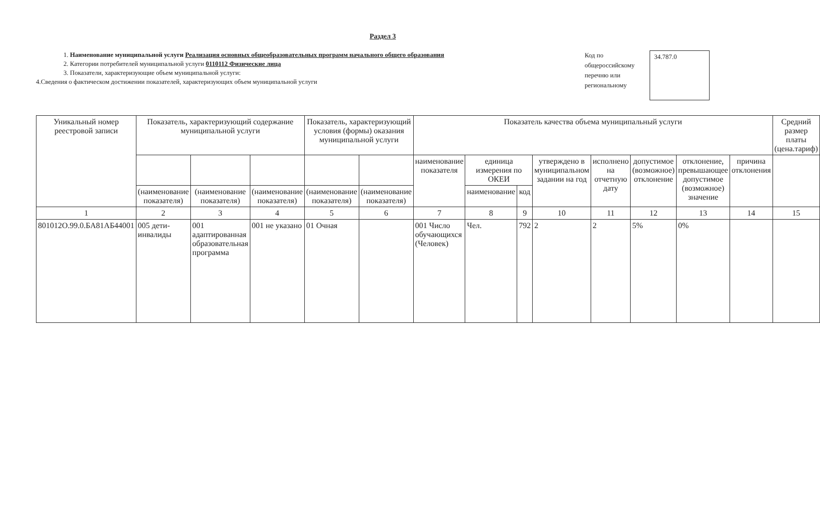Раздел 3
1. Наименование муниципальной услуги Реализация основных общеобразовательных программ начального общего образования
2. Категории потребителей муниципальной услуги 0110112 Физические лица
3. Показатели, характеризующие объем муниципальной услуги:
4.Сведения о фактическом достижении показателей, характеризующих объем муниципальной услуги
Код по
общероссийскому
перечню или
региональному
34.787.0
| Уникальный номер реестровой записи | Показатель, характеризующий содержание муниципальной услуги | | | Показатель, характеризующий условия (формы) оказания муниципальной услуги | | Показатель качества объема муниципальный услуги | | | | | | | | Средний размер платы (цена.тариф) |
| --- | --- | --- | --- | --- | --- | --- | --- | --- | --- | --- | --- | --- | --- | --- |
| | | | | | | наименование показателя | единица измерения по ОКЕИ | | утверждено в муниципальном задании на год | исполнено на отчетную дату | допустимое (возможное) отклонение | отклонение, превышающее допустимое (возможное) значение | причина отклонения | |
| | (наименование показателя) | (наименование показателя) | (наименование показателя) | (наименование показателя) | (наименование показателя) | | наименование | код | | | | | | |
| 1 | 2 | 3 | 4 | 5 | 6 | 7 | 8 | 9 | 10 | 11 | 12 | 13 | 14 | 15 |
| 801012О.99.0.БА81АБ44001 | 005 дети-инвалиды | 001 адаптированная образовательная программа | 001 не указано | 01 Очная | | 001 Число обучающихся (Человек) | Чел. | 792 | 2 | 2 | 5% | 0% | | |